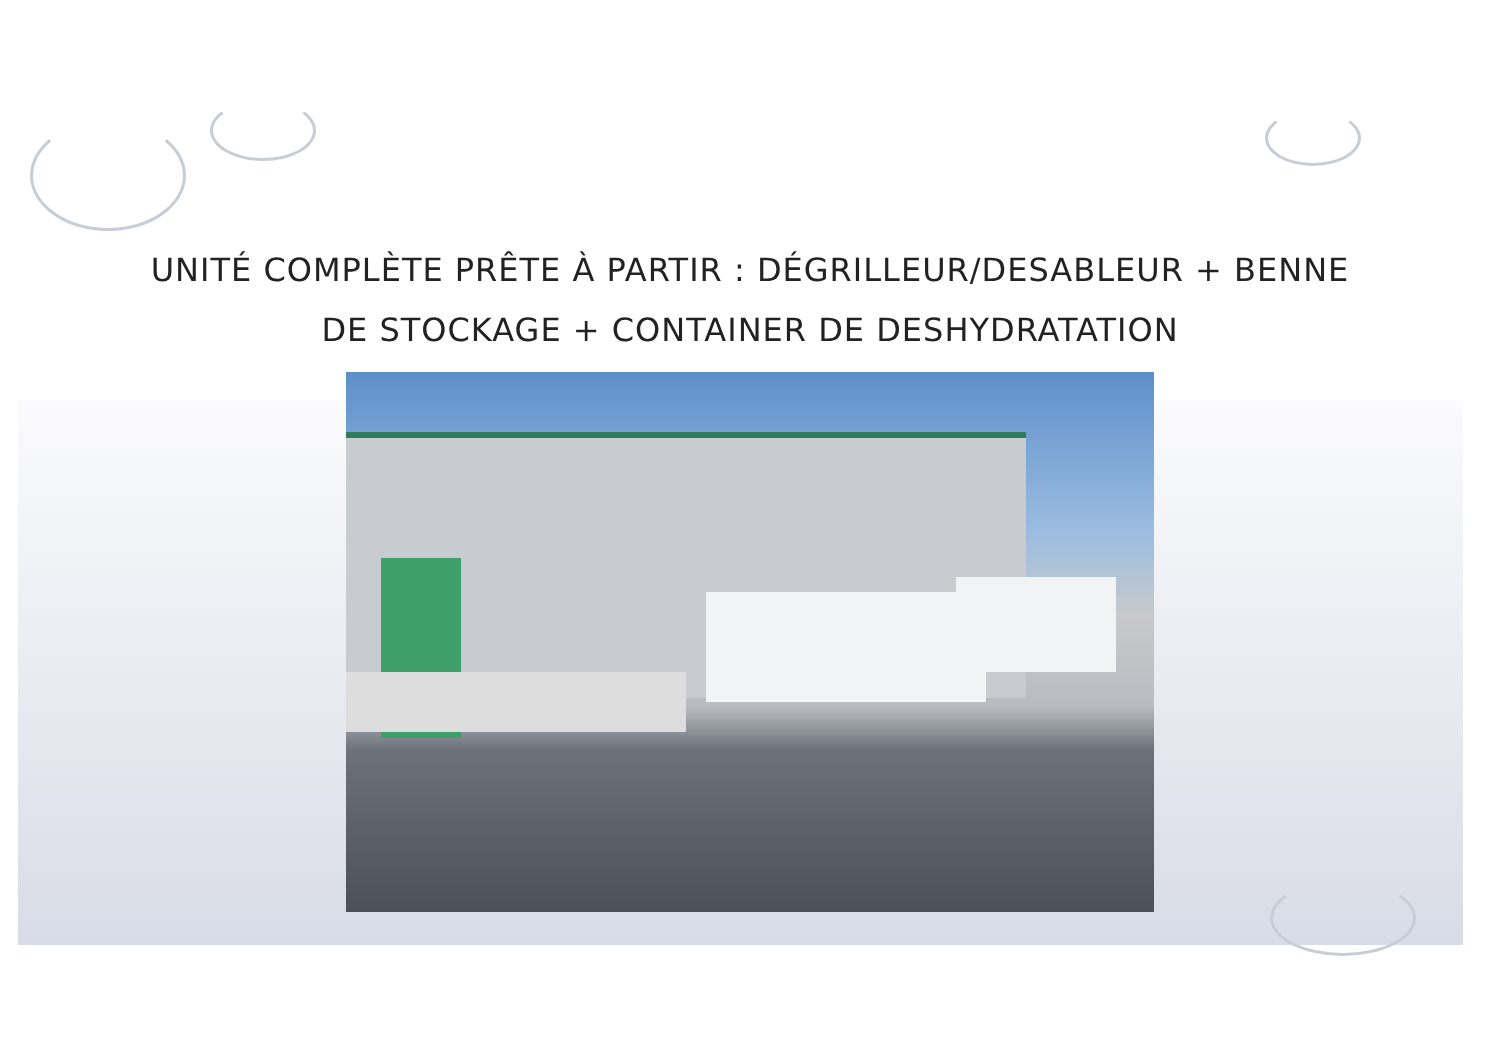UNITÉ COMPLÈTE PRÊTE À PARTIR : DÉGRILLEUR/DESABLEUR + BENNE
DE STOCKAGE + CONTAINER DE DESHYDRATATION